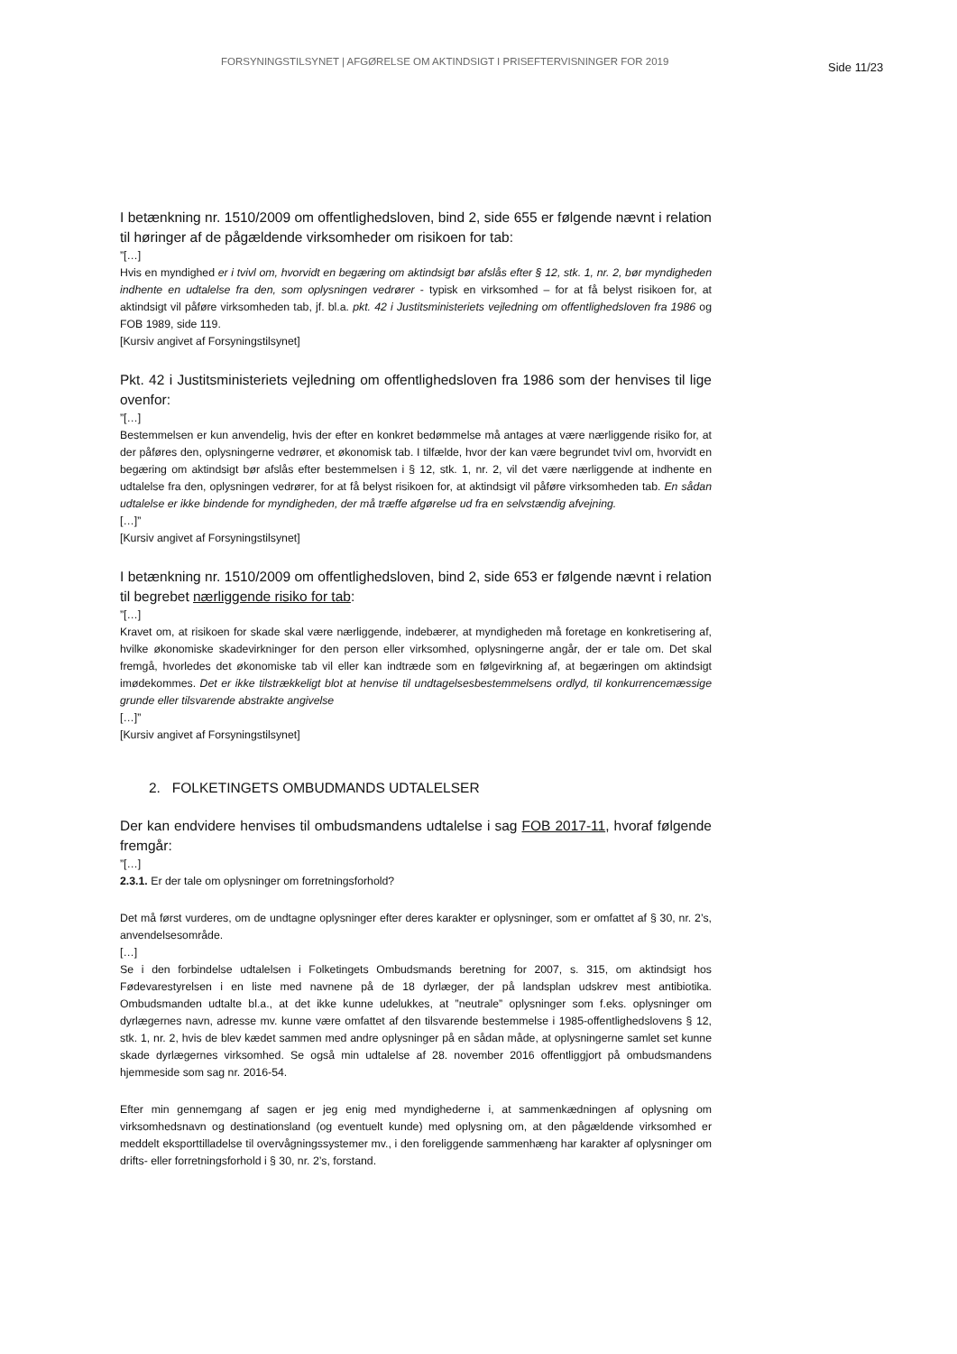FORSYNINGSTILSYNET | AFGØRELSE OM AKTINDSIGT I PRISEFTERVISNINGER FOR 2019
Side 11/23
I betænkning nr. 1510/2009 om offentlighedsloven, bind 2, side 655 er følgende nævnt i relation til høringer af de pågældende virksomheder om risikoen for tab:
”[…]
Hvis en myndighed er i tvivl om, hvorvidt en begæring om aktindsigt bør afslås efter § 12, stk. 1, nr. 2, bør myndigheden indhente en udtalelse fra den, som oplysningen vedrører - typisk en virksomhed – for at få belyst risikoen for, at aktindsigt vil påføre virksomheden tab, jf. bl.a. pkt. 42 i Justitsministeriets vejledning om offentlighedsloven fra 1986 og FOB 1989, side 119.
[Kursiv angivet af Forsyningstilsynet]
Pkt. 42 i Justitsministeriets vejledning om offentlighedsloven fra 1986 som der henvises til lige ovenfor:
”[…]
Bestemmelsen er kun anvendelig, hvis der efter en konkret bedømmelse må antages at være nærliggende risiko for, at der påføres den, oplysningerne vedrører, et økonomisk tab. I tilfælde, hvor der kan være begrundet tvivl om, hvorvidt en begæring om aktindsigt bør afslås efter bestemmelsen i § 12, stk. 1, nr. 2, vil det være nærliggende at indhente en udtalelse fra den, oplysningen vedrører, for at få belyst risikoen for, at aktindsigt vil påføre virksomheden tab. En sådan udtalelse er ikke bindende for myndigheden, der må træffe afgørelse ud fra en selvstændig afvejning.
[…]”
[Kursiv angivet af Forsyningstilsynet]
I betænkning nr. 1510/2009 om offentlighedsloven, bind 2, side 653 er følgende nævnt i relation til begrebet nærliggende risiko for tab:
”[…]
Kravet om, at risikoen for skade skal være nærliggende, indebærer, at myndigheden må foretage en konkretisering af, hvilke økonomiske skadevirkninger for den person eller virksomhed, oplysningerne angår, der er tale om. Det skal fremgå, hvorledes det økonomiske tab vil eller kan indtræde som en følgevirkning af, at begæringen om aktindsigt imødekommes. Det er ikke tilstrækkeligt blot at henvise til undtagelsesbestemmelsens ordlyd, til konkurrencemæssige grunde eller tilsvarende abstrakte angivelse
[…]”
[Kursiv angivet af Forsyningstilsynet]
2. FOLKETINGETS OMBUDMANDS UDTALELSER
Der kan endvidere henvises til ombudsmandens udtalelse i sag FOB 2017-11, hvoraf følgende fremgår:
”[…]
2.3.1. Er der tale om oplysninger om forretningsforhold?
Det må først vurderes, om de undtagne oplysninger efter deres karakter er oplysninger, som er omfattet af § 30, nr. 2’s, anvendelsesområde.
[…]
Se i den forbindelse udtalelsen i Folketingets Ombudsmands beretning for 2007, s. 315, om aktindsigt hos Fødevarestyrelsen i en liste med navnene på de 18 dyrlæger, der på landsplan udskrev mest antibiotika. Ombudsmanden udtalte bl.a., at det ikke kunne udelukkes, at ”neutrale” oplysninger som f.eks. oplysninger om dyrlægernes navn, adresse mv. kunne være omfattet af den tilsvarende bestemmelse i 1985-offentlighedslovens § 12, stk. 1, nr. 2, hvis de blev kædet sammen med andre oplysninger på en sådan måde, at oplysningerne samlet set kunne skade dyrlægernes virksomhed. Se også min udtalelse af 28. november 2016 offentliggjort på ombudsmandens hjemmeside som sag nr. 2016-54.
Efter min gennemgang af sagen er jeg enig med myndighederne i, at sammenkædningen af oplysning om virksomhedsnavn og destinationsland (og eventuelt kunde) med oplysning om, at den pågældende virksomhed er meddelt eksporttilladelse til overvågningssystemer mv., i den foreliggende sammenhæng har karakter af oplysninger om drifts- eller forretningsforhold i § 30, nr. 2’s, forstand.